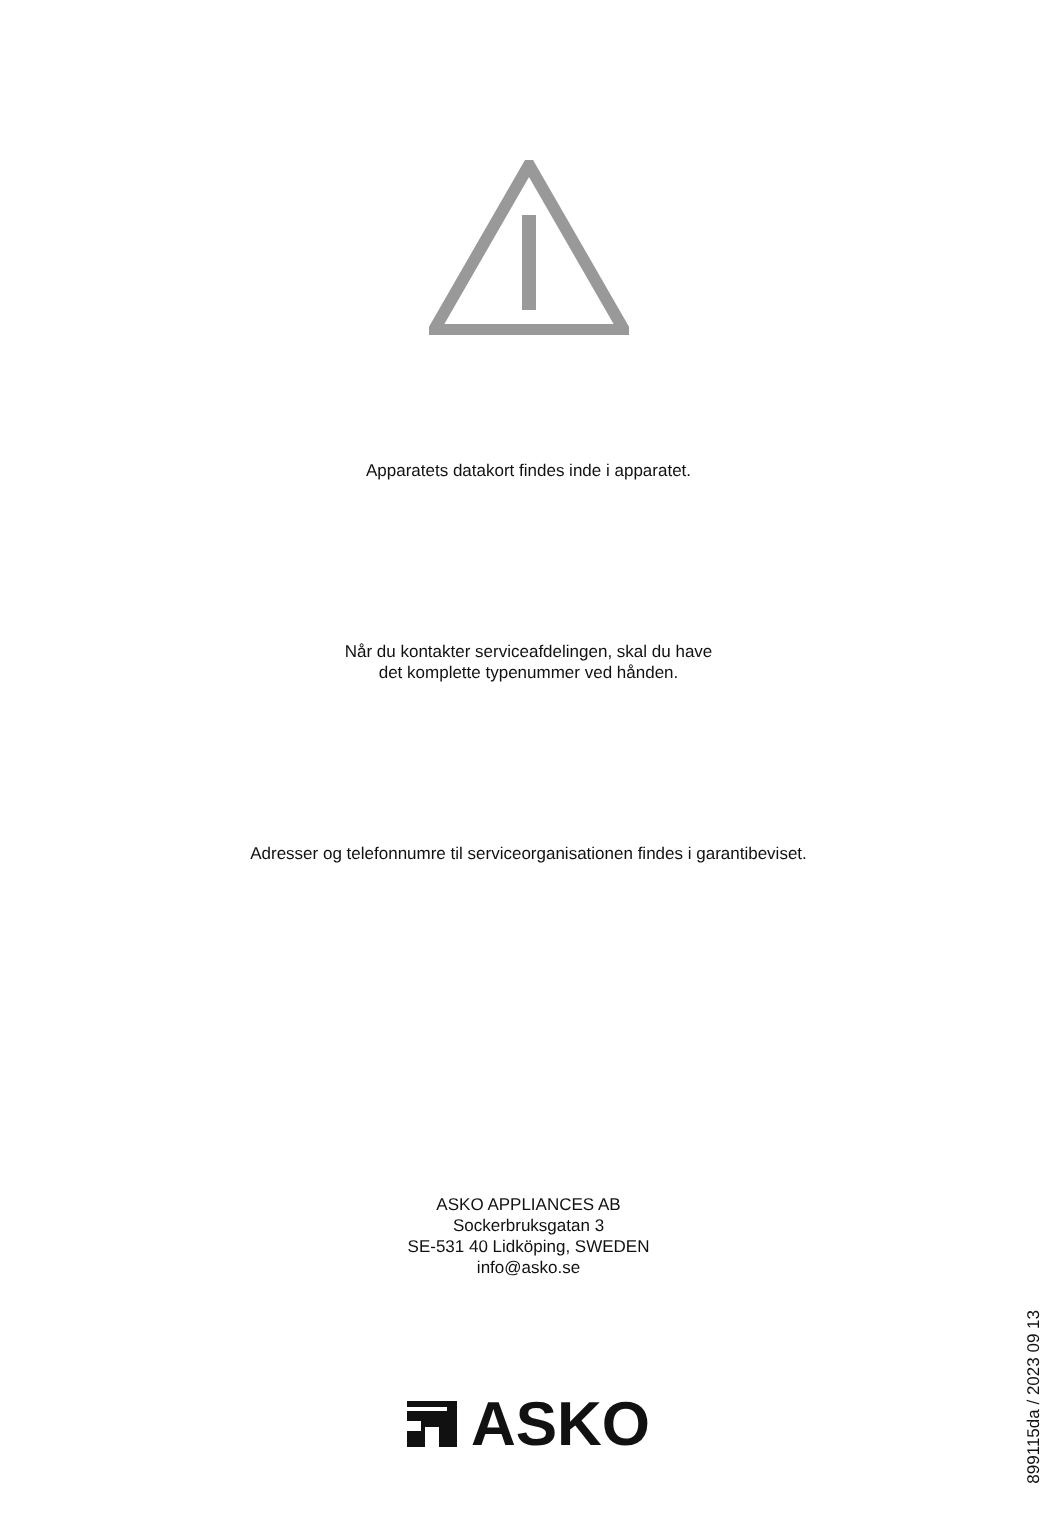Apparatets datakort findes inde i apparatet.
Når du kontakter serviceafdelingen, skal du have
det komplette typenummer ved hånden.
Adresser og telefonnumre til serviceorganisationen findes i garantibeviset.
ASKO APPLIANCES AB
Sockerbruksgatan 3
SE-531 40 Lidköping, SWEDEN
info@asko.se
ASKO
899115da / 2023 09 13